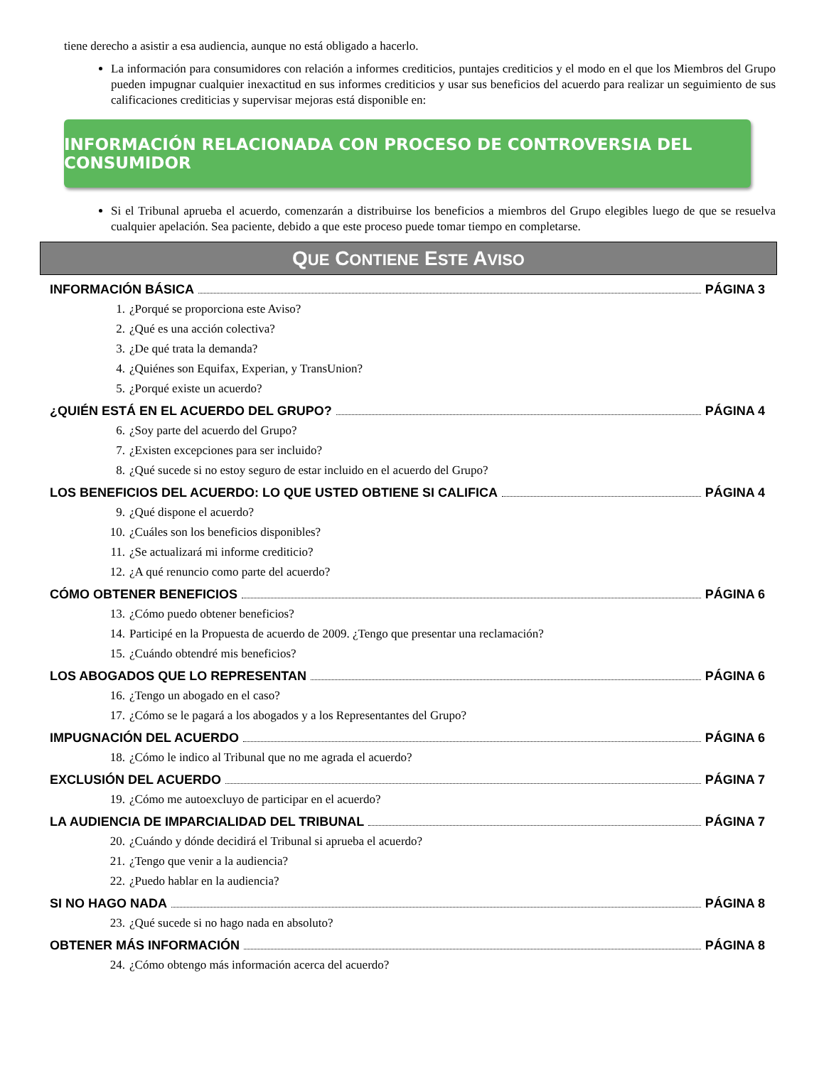tiene derecho a asistir a esa audiencia, aunque no está obligado a hacerlo.
La información para consumidores con relación a informes crediticios, puntajes crediticios y el modo en el que los Miembros del Grupo pueden impugnar cualquier inexactitud en sus informes crediticios y usar sus beneficios del acuerdo para realizar un seguimiento de sus calificaciones crediticias y supervisar mejoras está disponible en:
INFORMACIÓN RELACIONADA CON PROCESO DE CONTROVERSIA DEL CONSUMIDOR
Si el Tribunal aprueba el acuerdo, comenzarán a distribuirse los beneficios a miembros del Grupo elegibles luego de que se resuelva cualquier apelación. Sea paciente, debido a que este proceso puede tomar tiempo en completarse.
QUE CONTIENE ESTE AVISO
INFORMACIÓN BÁSICA PÁGINA 3
1. ¿Porqué se proporciona este Aviso?
2. ¿Qué es una acción colectiva?
3. ¿De qué trata la demanda?
4. ¿Quiénes son Equifax, Experian, y TransUnion?
5. ¿Porqué existe un acuerdo?
¿QUIÉN ESTÁ EN EL ACUERDO DEL GRUPO? PÁGINA 4
6. ¿Soy parte del acuerdo del Grupo?
7. ¿Existen excepciones para ser incluido?
8. ¿Qué sucede si no estoy seguro de estar incluido en el acuerdo del Grupo?
LOS BENEFICIOS DEL ACUERDO: LO QUE USTED OBTIENE SI CALIFICA PÁGINA 4
9. ¿Qué dispone el acuerdo?
10. ¿Cuáles son los beneficios disponibles?
11. ¿Se actualizará mi informe crediticio?
12. ¿A qué renuncio como parte del acuerdo?
CÓMO OBTENER BENEFICIOS PÁGINA 6
13. ¿Cómo puedo obtener beneficios?
14. Participé en la Propuesta de acuerdo de 2009. ¿Tengo que presentar una reclamación?
15. ¿Cuándo obtendré mis beneficios?
LOS ABOGADOS QUE LO REPRESENTAN PÁGINA 6
16. ¿Tengo un abogado en el caso?
17. ¿Cómo se le pagará a los abogados y a los Representantes del Grupo?
IMPUGNACIÓN DEL ACUERDO PÁGINA 6
18. ¿Cómo le indico al Tribunal que no me agrada el acuerdo?
EXCLUSIÓN DEL ACUERDO PÁGINA 7
19. ¿Cómo me autoexcluyo de participar en el acuerdo?
LA AUDIENCIA DE IMPARCIALIDAD DEL TRIBUNAL PÁGINA 7
20. ¿Cuándo y dónde decidirá el Tribunal si aprueba el acuerdo?
21. ¿Tengo que venir a la audiencia?
22. ¿Puedo hablar en la audiencia?
SI NO HAGO NADA PÁGINA 8
23. ¿Qué sucede si no hago nada en absoluto?
OBTENER MÁS INFORMACIÓN PÁGINA 8
24. ¿Cómo obtengo más información acerca del acuerdo?